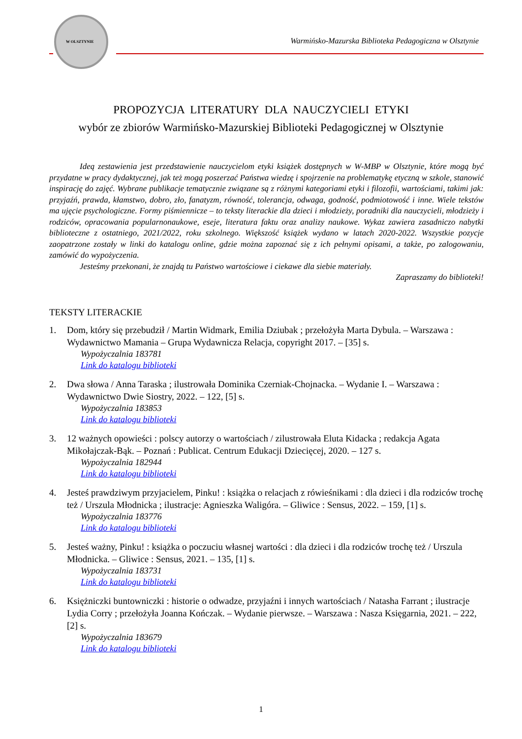W OLSZTYNIE
Warmińsko-Mazurska Biblioteka Pedagogiczna w Olsztynie
PROPOZYCJA LITERATURY DLA NAUCZYCIELI ETYKI
wybór ze zbiorów Warmińsko-Mazurskiej Biblioteki Pedagogicznej w Olsztynie
Ideą zestawienia jest przedstawienie nauczycielom etyki książek dostępnych w W-MBP w Olsztynie, które mogą być przydatne w pracy dydaktycznej, jak też mogą poszerzać Państwa wiedzę i spojrzenie na problematykę etyczną w szkole, stanowić inspirację do zajęć. Wybrane publikacje tematycznie związane są z różnymi kategoriami etyki i filozofii, wartościami, takimi jak: przyjaźń, prawda, kłamstwo, dobro, zło, fanatyzm, równość, tolerancja, odwaga, godność, podmiotowość i inne. Wiele tekstów ma ujęcie psychologiczne. Formy piśmiennicze – to teksty literackie dla dzieci i młodzieży, poradniki dla nauczycieli, młodzieży i rodziców, opracowania popularnonaukowe, eseje, literatura faktu oraz analizy naukowe. Wykaz zawiera zasadniczo nabytki biblioteczne z ostatniego, 2021/2022, roku szkolnego. Większość książek wydano w latach 2020-2022. Wszystkie pozycje zaopatrzone zostały w linki do katalogu online, gdzie można zapoznać się z ich pełnymi opisami, a także, po zalogowaniu, zamówić do wypożyczenia.
Jesteśmy przekonani, że znajdą tu Państwo wartościowe i ciekawe dla siebie materiały.
Zapraszamy do biblioteki!
TEKSTY LITERACKIE
1. Dom, który się przebudził / Martin Widmark, Emilia Dziubak ; przełożyła Marta Dybula. – Warszawa : Wydawnictwo Mamania – Grupa Wydawnicza Relacja, copyright 2017. – [35] s.
Wypożyczalnia 183781
Link do katalogu biblioteki
2. Dwa słowa / Anna Taraska ; ilustrowała Dominika Czerniak-Chojnacka. – Wydanie I. – Warszawa : Wydawnictwo Dwie Siostry, 2022. – 122, [5] s.
Wypożyczalnia 183853
Link do katalogu biblioteki
3. 12 ważnych opowieści : polscy autorzy o wartościach / zilustrowała Eluta Kidacka ; redakcja Agata Mikołajczak-Bąk. – Poznań : Publicat. Centrum Edukacji Dziecięcej, 2020. – 127 s.
Wypożyczalnia 182944
Link do katalogu biblioteki
4. Jesteś prawdziwym przyjacielem, Pinku! : książka o relacjach z rówieśnikami : dla dzieci i dla rodziców trochę też / Urszula Młodnicka ; ilustracje: Agnieszka Waligóra. – Gliwice : Sensus, 2022. – 159, [1] s.
Wypożyczalnia 183776
Link do katalogu biblioteki
5. Jesteś ważny, Pinku! : książka o poczuciu własnej wartości : dla dzieci i dla rodziców trochę też / Urszula Młodnicka. – Gliwice : Sensus, 2021. – 135, [1] s.
Wypożyczalnia 183731
Link do katalogu biblioteki
6. Księżniczki buntowniczki : historie o odwadze, przyjaźni i innych wartościach / Natasha Farrant ; ilustracje Lydia Corry ; przełożyła Joanna Kończak. – Wydanie pierwsze. – Warszawa : Nasza Księgarnia, 2021. – 222, [2] s.
Wypożyczalnia 183679
Link do katalogu biblioteki
1